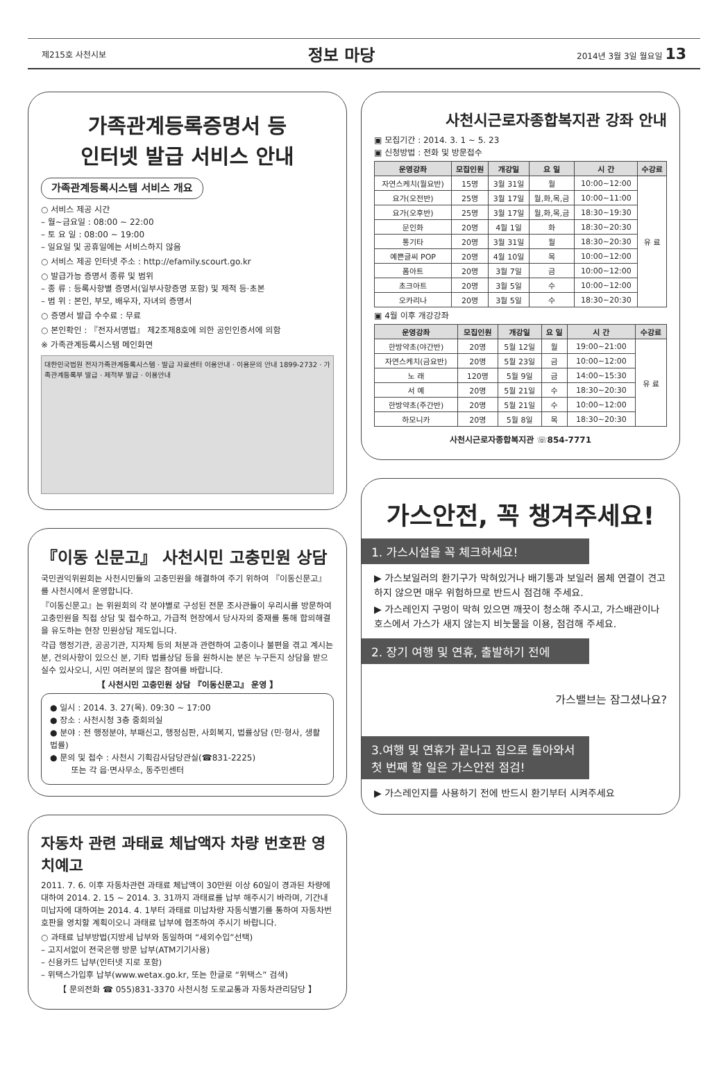제215호 사천시보 정보 마당 2014년 3월 3일 월요일 13
가족관계등록증명서 등
인터넷 발급 서비스 안내
가족관계등록시스템 서비스 개요
○ 서비스 제공 시간
– 월~금요일 : 08:00 ~ 22:00
– 토 요 일 : 08:00 ~ 19:00
– 일요일 및 공휴일에는 서비스하지 않음
○ 서비스 제공 인터넷 주소 : http://efamily.scourt.go.kr
○ 발급가능 증명서 종류 및 범위
– 종 류 : 등록사항별 증명서(일부사항증명 포함) 및 제적 등·초본
– 범 위 : 본인, 부모, 배우자, 자녀의 증명서
○ 증명서 발급 수수료 : 무료
○ 본인확인 : 『전자서명법』 제2조제8호에 의한 공인인증서에 의함
※ 가족관계등록시스템 메인화면
대한민국법원 전자가족관계등록시스템 · 발급 자료센터 이용안내 · 이용문의 안내 1899-2732 · 가족관계등록부 발급 · 제적부 발급 · 이용안내
『이동 신문고』 사천시민 고충민원 상담
국민권익위원회는 사천시민들의 고충민원을 해결하여 주기 위하여 『이동신문고』를 사천시에서 운영합니다.
『이동신문고』는 위원회의 각 분야별로 구성된 전문 조사관들이 우리시를 방문하여 고충민원을 직접 상담 및 접수하고, 가급적 현장에서 당사자의 중재를 통해 합의해결을 유도하는 현장 민원상담 제도입니다.
각급 행정기관, 공공기관, 지자체 등의 처분과 관련하여 고충이나 불편을 겪고 계시는 분, 건의사항이 있으신 분, 기타 법률상담 등을 원하시는 분은 누구든지 상담을 받으실수 있사오니, 시민 여러분의 많은 참여를 바랍니다.
【 사천시민 고충민원 상담 『이동신문고』 운영 】
● 일시 : 2014. 3. 27(목). 09:30 ~ 17:00
● 장소 : 사천시청 3층 중회의실
● 분야 : 전 행정분야, 부패신고, 행정심판, 사회복지, 법률상담 (민·형사, 생활법률)
● 문의 및 접수 : 사천시 기획감사담당관실(☎831-2225)
또는 각 읍·면사무소, 동주민센터
자동차 관련 과태료 체납액자 차량 번호판 영치예고
2011. 7. 6. 이후 자동차관련 과태료 체납액이 30만원 이상 60일이 경과된 차량에 대하여 2014. 2. 15 ~ 2014. 3. 31까지 과태료를 납부 해주시기 바라며, 기간내 미납자에 대하여는 2014. 4. 1부터 과태료 미납차량 자동식별기를 통하여 자동차번호판을 영치할 계획이오니 과태료 납부에 협조하여 주시기 바랍니다.
○ 과태료 납부방법(지방세 납부와 동일하며 “세외수입”선택)
– 고지서없이 전국은행 방문 납부(ATM기기사용)
– 신용카드 납부(인터넷 지로 포함)
– 위택스가입후 납부(www.wetax.go.kr, 또는 한글로 “위택스” 검색)
【 문의전화 ☎ 055)831-3370 사천시청 도로교통과 자동차관리담당 】
사천시근로자종합복지관 강좌 안내
▣ 모집기간 : 2014. 3. 1 ~ 5. 23
▣ 신청방법 : 전화 및 방문접수
| 운영강좌 | 모집인원 | 개강일 | 요 일 | 시 간 | 수강료 |
| --- | --- | --- | --- | --- | --- |
| 자연스케치(월요반) | 15명 | 3월 31일 | 월 | 10:00~12:00 | 유 료 |
| 요가(오전반) | 25명 | 3월 17일 | 월,화,목,금 | 10:00~11:00 | |
| 요가(오후반) | 25명 | 3월 17일 | 월,화,목,금 | 18:30~19:30 | |
| 문인화 | 20명 | 4월 1일 | 화 | 18:30~20:30 | |
| 통기타 | 20명 | 3월 31일 | 월 | 18:30~20:30 | |
| 예쁜글씨 POP | 20명 | 4월 10일 | 목 | 10:00~12:00 | |
| 폼아트 | 20명 | 3월 7일 | 금 | 10:00~12:00 | |
| 초크아트 | 20명 | 3월 5일 | 수 | 10:00~12:00 | |
| 오카리나 | 20명 | 3월 5일 | 수 | 18:30~20:30 | |
▣ 4월 이후 개강강좌
| 운영강좌 | 모집인원 | 개강일 | 요 일 | 시 간 | 수강료 |
| --- | --- | --- | --- | --- | --- |
| 한방약초(야간반) | 20명 | 5월 12일 | 월 | 19:00~21:00 | 유 료 |
| 자연스케치(금요반) | 20명 | 5월 23일 | 금 | 10:00~12:00 | |
| 노 래 | 120명 | 5월 9일 | 금 | 14:00~15:30 | |
| 서 예 | 20명 | 5월 21일 | 수 | 18:30~20:30 | |
| 한방약초(주간반) | 20명 | 5월 21일 | 수 | 10:00~12:00 | |
| 하모니카 | 20명 | 5월 8일 | 목 | 18:30~20:30 | |
사천시근로자종합복지관 ☏854-7771
가스안전, 꼭 챙겨주세요!
1. 가스시설을 꼭 체크하세요!
▶ 가스보일러의 환기구가 막혀있거나 배기통과 보일러 몸체 연결이 견고하지 않으면 매우 위험하므로 반드시 점검해 주세요.
▶ 가스레인지 구멍이 막혀 있으면 깨끗이 청소해 주시고, 가스배관이나 호스에서 가스가 새지 않는지 비눗물을 이용, 점검해 주세요.
2. 장기 여행 및 연휴, 출발하기 전에
가스밸브는 잠그셨나요?
3.여행 및 연휴가 끝나고 집으로 돌아와서
첫 번째 할 일은 가스안전 점검!
▶ 가스레인지를 사용하기 전에 반드시 환기부터 시켜주세요